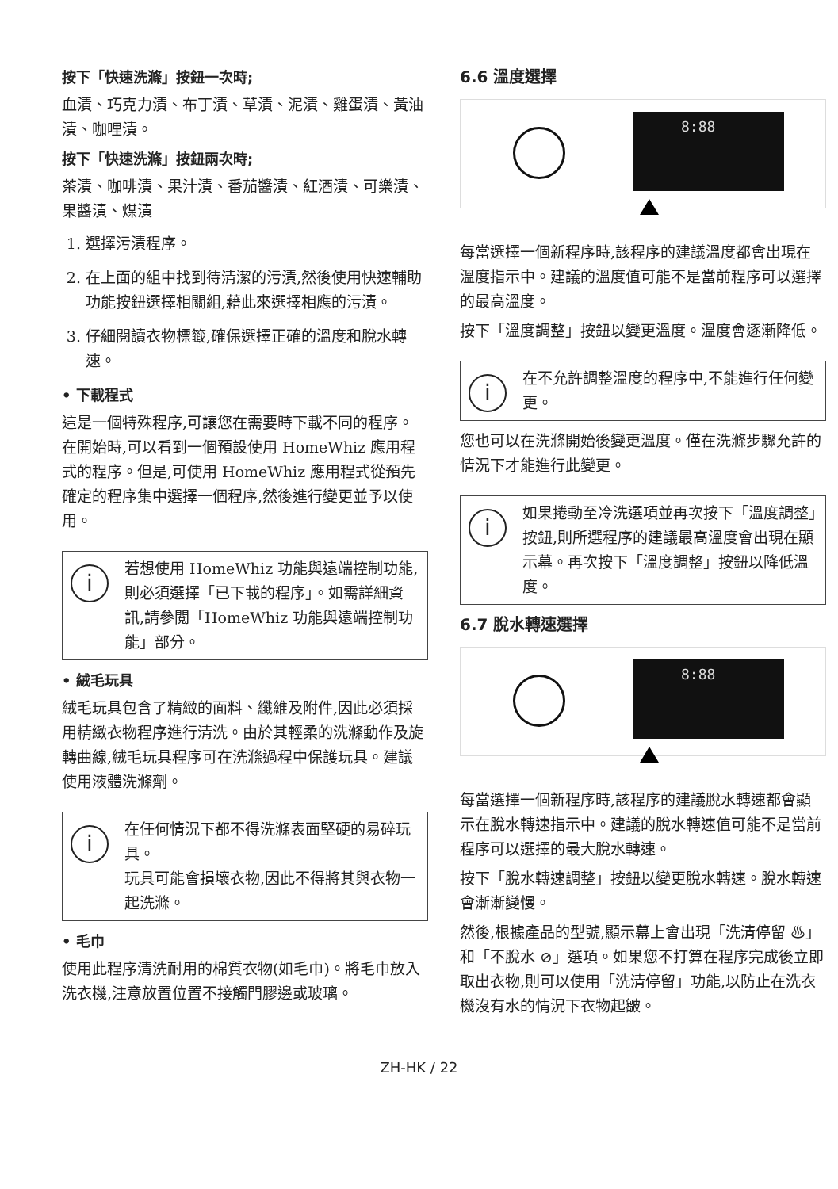按下「快速洗滌」按鈕一次時;
血漬、巧克力漬、布丁漬、草漬、泥漬、雞蛋漬、黃油漬、咖哩漬。
按下「快速洗滌」按鈕兩次時;
茶漬、咖啡漬、果汁漬、番茄醬漬、紅酒漬、可樂漬、果醬漬、煤漬
1. 選擇污漬程序。
2. 在上面的組中找到待清潔的污漬,然後使用快速輔助功能按鈕選擇相關組,藉此來選擇相應的污漬。
3. 仔細閱讀衣物標籤,確保選擇正確的溫度和脫水轉速。
• 下載程式
這是一個特殊程序,可讓您在需要時下載不同的程序。在開始時,可以看到一個預設使用 HomeWhiz 應用程式的程序。但是,可使用 HomeWhiz 應用程式從預先確定的程序集中選擇一個程序,然後進行變更並予以使用。
i
若想使用 HomeWhiz 功能與遠端控制功能,則必須選擇「已下載的程序」。如需詳細資訊,請參閱「HomeWhiz 功能與遠端控制功能」部分。
• 絨毛玩具
絨毛玩具包含了精緻的面料、纖維及附件,因此必須採用精緻衣物程序進行清洗。由於其輕柔的洗滌動作及旋轉曲線,絨毛玩具程序可在洗滌過程中保護玩具。建議使用液體洗滌劑。
i
在任何情況下都不得洗滌表面堅硬的易碎玩具。
玩具可能會損壞衣物,因此不得將其與衣物一起洗滌。
• 毛巾
使用此程序清洗耐用的棉質衣物(如毛巾)。將毛巾放入洗衣機,注意放置位置不接觸門膠邊或玻璃。
6.6 溫度選擇
8:88
每當選擇一個新程序時,該程序的建議溫度都會出現在溫度指示中。建議的溫度值可能不是當前程序可以選擇的最高溫度。
按下「溫度調整」按鈕以變更溫度。溫度會逐漸降低。
i
在不允許調整溫度的程序中,不能進行任何變更。
您也可以在洗滌開始後變更溫度。僅在洗滌步驟允許的情況下才能進行此變更。
i
如果捲動至冷洗選項並再次按下「溫度調整」按鈕,則所選程序的建議最高溫度會出現在顯示幕。再次按下「溫度調整」按鈕以降低溫度。
6.7 脫水轉速選擇
8:88
每當選擇一個新程序時,該程序的建議脫水轉速都會顯示在脫水轉速指示中。建議的脫水轉速值可能不是當前程序可以選擇的最大脫水轉速。
按下「脫水轉速調整」按鈕以變更脫水轉速。脫水轉速會漸漸變慢。
然後,根據產品的型號,顯示幕上會出現「洗清停留 ♨」和「不脫水 ⊘」選項。如果您不打算在程序完成後立即取出衣物,則可以使用「洗清停留」功能,以防止在洗衣機沒有水的情況下衣物起皺。
ZH-HK / 22